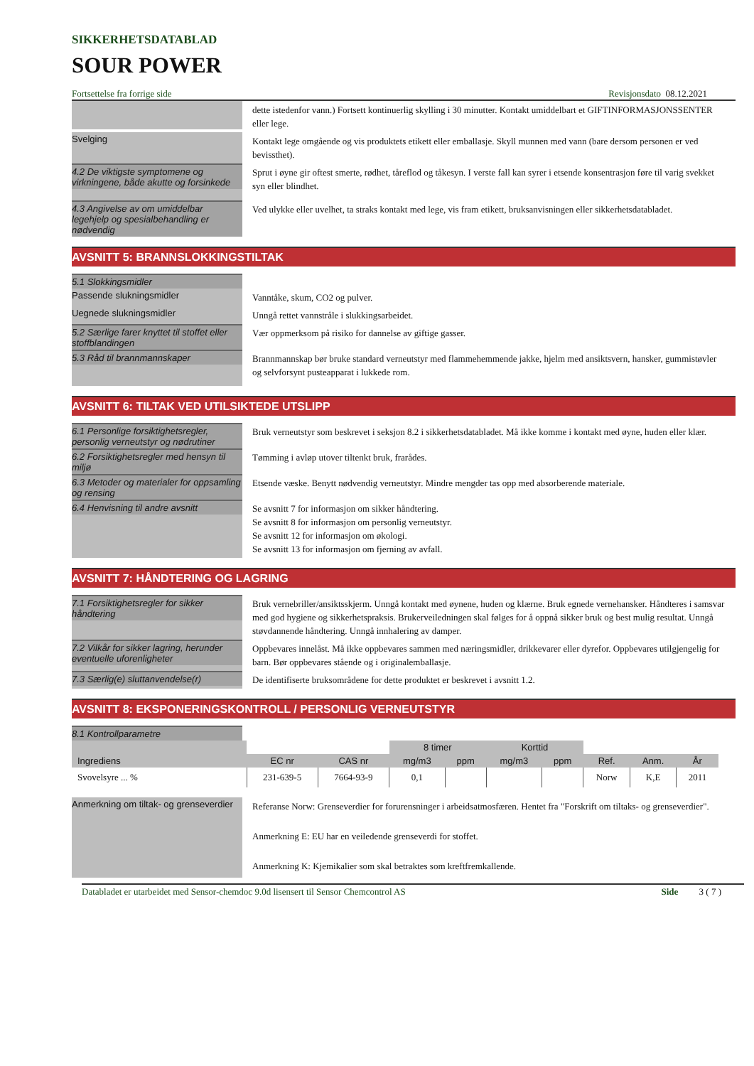SIKKERHETSDATABLAD
SOUR POWER
Fortsettelse fra forrige side Revisjonsdato 08.12.2021
dette istedenfor vann.) Fortsett kontinuerlig skylling i 30 minutter. Kontakt umiddelbart et GIFTINFORMASJONSSENTER eller lege.
Svelging
Kontakt lege omgående og vis produktets etikett eller emballasje. Skyll munnen med vann (bare dersom personen er ved bevissthet).
4.2 De viktigste symptomene og virkningene, både akutte og forsinkede
Sprut i øyne gir oftest smerte, rødhet, tåreflod og tåkesyn. I verste fall kan syrer i etsende konsentrasjon føre til varig svekket syn eller blindhet.
4.3 Angivelse av om umiddelbar legehjelp og spesialbehandling er nødvendig
Ved ulykke eller uvelhet, ta straks kontakt med lege, vis fram etikett, bruksanvisningen eller sikkerhetsdatabladet.
AVSNITT 5: BRANNSLOKKINGSTILTAK
5.1 Slokkingsmidler
Passende slukningsmidler
Vanntåke, skum, CO2 og pulver.
Uegnede slukningsmidler
Unngå rettet vannstråle i slukkingsarbeidet.
5.2 Særlige farer knyttet til stoffet eller stoffblandingen
Vær oppmerksom på risiko for dannelse av giftige gasser.
5.3 Råd til brannmannskaper
Brannmannskap bør bruke standard verneutstyr med flammehemmende jakke, hjelm med ansiktsvern, hansker, gummistøvler og selvforsynt pusteapparat i lukkede rom.
AVSNITT 6: TILTAK VED UTILSIKTEDE UTSLIPP
6.1 Personlige forsiktighetsregler, personlig verneutstyr og nødrutiner
Bruk verneutstyr som beskrevet i seksjon 8.2 i sikkerhetsdatabladet. Må ikke komme i kontakt med øyne, huden eller klær.
6.2 Forsiktighetsregler med hensyn til miljø
Tømming i avløp utover tiltenkt bruk, frarådes.
6.3 Metoder og materialer for oppsamling og rensing
Etsende væske. Benytt nødvendig verneutstyr. Mindre mengder tas opp med absorberende materiale.
6.4 Henvisning til andre avsnitt
Se avsnitt 7 for informasjon om sikker håndtering.
Se avsnitt 8 for informasjon om personlig verneutstyr.
Se avsnitt 12 for informasjon om økologi.
Se avsnitt 13 for informasjon om fjerning av avfall.
AVSNITT 7: HÅNDTERING OG LAGRING
7.1 Forsiktighetsregler for sikker håndtering
Bruk vernebriller/ansiktsskjerm. Unngå kontakt med øynene, huden og klærne. Bruk egnede vernehansker. Håndteres i samsvar med god hygiene og sikkerhetspraksis. Brukerveiledningen skal følges for å oppnå sikker bruk og best mulig resultat. Unngå støvdannende håndtering. Unngå innhalering av damper.
7.2 Vilkår for sikker lagring, herunder eventuelle uforenligheter
Oppbevares innelåst. Må ikke oppbevares sammen med næringsmidler, drikkevarer eller dyrefor. Oppbevares utilgjengelig for barn. Bør oppbevares stående og i originalemballasje.
7.3 Særlig(e) sluttanvendelse(r)
De identifiserte bruksområdene for dette produktet er beskrevet i avsnitt 1.2.
AVSNITT 8: EKSPONERINGSKONTROLL / PERSONLIG VERNEUTSTYR
8.1 Kontrollparametre
| | | | 8 timer | | Korttid | | | | |
| --- | --- | --- | --- | --- | --- | --- | --- | --- | --- |
| Ingrediens | EC nr | CAS nr | mg/m3 | ppm | mg/m3 | ppm | Ref. | Anm. | År |
| Svovelsyre ... % | 231-639-5 | 7664-93-9 | 0,1 | | | | Norw | K,E | 2011 |
Anmerkning om tiltak- og grenseverdier
Referanse Norw: Grenseverdier for forurensninger i arbeidsatmosfæren. Hentet fra "Forskrift om tiltaks- og grenseverdier".
Anmerkning E: EU har en veiledende grenseverdi for stoffet.
Anmerkning K: Kjemikalier som skal betraktes som kreftfremkallende.
Databladet er utarbeidet med Sensor-chemdoc 9.0d lisensert til Sensor Chemcontrol AS Side 3 ( 7 )